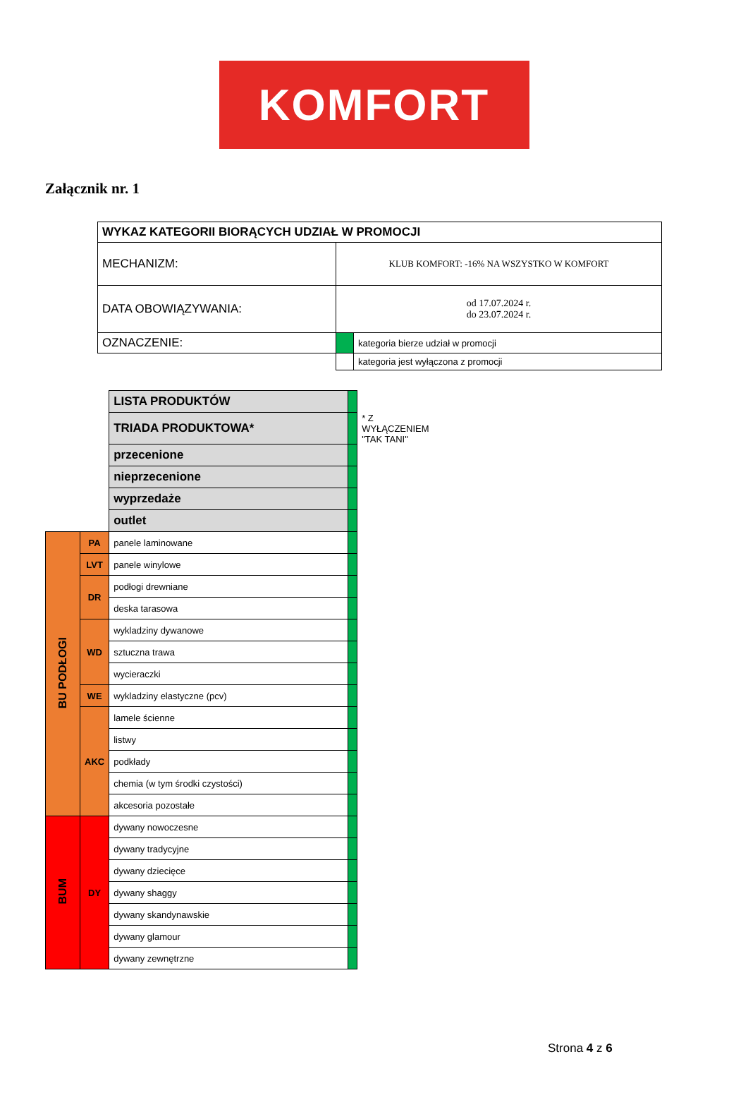KOMFORT
Załącznik nr. 1
| WYKAZ KATEGORII BIORĄCYCH UDZIAŁ W PROMOCJI | | |
| MECHANIZM: | KLUB KOMFORT: -16% NA WSZYSTKO W KOMFORT | |
| DATA OBOWIĄZYWANIA: | od 17.07.2024 r. do 23.07.2024 r. | |
| OZNACZENIE: | | kategoria bierze udział w promocji |
| | | kategoria jest wyłączona z promocji |
| | | LISTA PRODUKTÓW | | |
| | | TRIADA PRODUKTOWA* | | * Z WYŁĄCZENIEM "TAK TANI" |
| | | przecenione | | |
| | | nieprzecenione | | |
| | | wyprzedaże | | |
| | | outlet | | |
| BU PODŁOGI | PA | panele laminowane | | |
| | LVT | panele winylowe | | |
| | DR | podłogi drewniane | | |
| | | deska tarasowa | | |
| | WD | wykladziny dywanowe | | |
| | | sztuczna trawa | | |
| | | wycieraczki | | |
| | WE | wykladziny elastyczne (pcv) | | |
| | AKC | lamele ścienne | | |
| | | listwy | | |
| | | podkłady | | |
| | | chemia (w tym środki czystości) | | |
| | | akcesoria pozostałe | | |
| BUM | DY | dywany nowoczesne | | |
| | | dywany tradycyjne | | |
| | | dywany dziecięce | | |
| | | dywany shaggy | | |
| | | dywany skandynawskie | | |
| | | dywany glamour | | |
| | | dywany zewnętrzne | | |
Strona 4 z 6